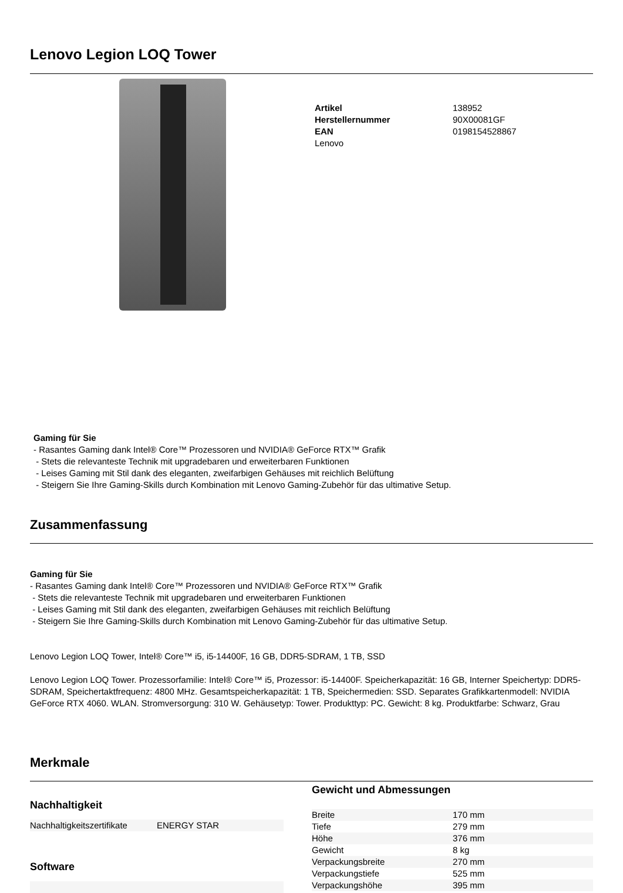Lenovo Legion LOQ Tower
| Artikel | 138952 |
| Herstellernummer | 90X00081GF |
| EAN | 0198154528867 |
| Lenovo | |
Gaming für Sie
- Rasantes Gaming dank Intel® Core™ Prozessoren und NVIDIA® GeForce RTX™ Grafik
- Stets die relevanteste Technik mit upgradebaren und erweiterbaren Funktionen
- Leises Gaming mit Stil dank des eleganten, zweifarbigen Gehäuses mit reichlich Belüftung
- Steigern Sie Ihre Gaming-Skills durch Kombination mit Lenovo Gaming-Zubehör für das ultimative Setup.
Zusammenfassung
Gaming für Sie
- Rasantes Gaming dank Intel® Core™ Prozessoren und NVIDIA® GeForce RTX™ Grafik
- Stets die relevanteste Technik mit upgradebaren und erweiterbaren Funktionen
- Leises Gaming mit Stil dank des eleganten, zweifarbigen Gehäuses mit reichlich Belüftung
- Steigern Sie Ihre Gaming-Skills durch Kombination mit Lenovo Gaming-Zubehör für das ultimative Setup.
Lenovo Legion LOQ Tower, Intel® Core™ i5, i5-14400F, 16 GB, DDR5-SDRAM, 1 TB, SSD
Lenovo Legion LOQ Tower. Prozessorfamilie: Intel® Core™ i5, Prozessor: i5-14400F. Speicherkapazität: 16 GB, Interner Speichertyp: DDR5-SDRAM, Speichertaktfrequenz: 4800 MHz. Gesamtspeicherkapazität: 1 TB, Speichermedien: SSD. Separates Grafikkartenmodell: NVIDIA GeForce RTX 4060. WLAN. Stromversorgung: 310 W. Gehäusetyp: Tower. Produkttyp: PC. Gewicht: 8 kg. Produktfarbe: Schwarz, Grau
Merkmale
Nachhaltigkeit
| Nachhaltigkeitszertifikate | ENERGY STAR |
Software
Gewicht und Abmessungen
| Breite | 170 mm |
| Tiefe | 279 mm |
| Höhe | 376 mm |
| Gewicht | 8 kg |
| Verpackungsbreite | 270 mm |
| Verpackungstiefe | 525 mm |
| Verpackungshöhe | 395 mm |